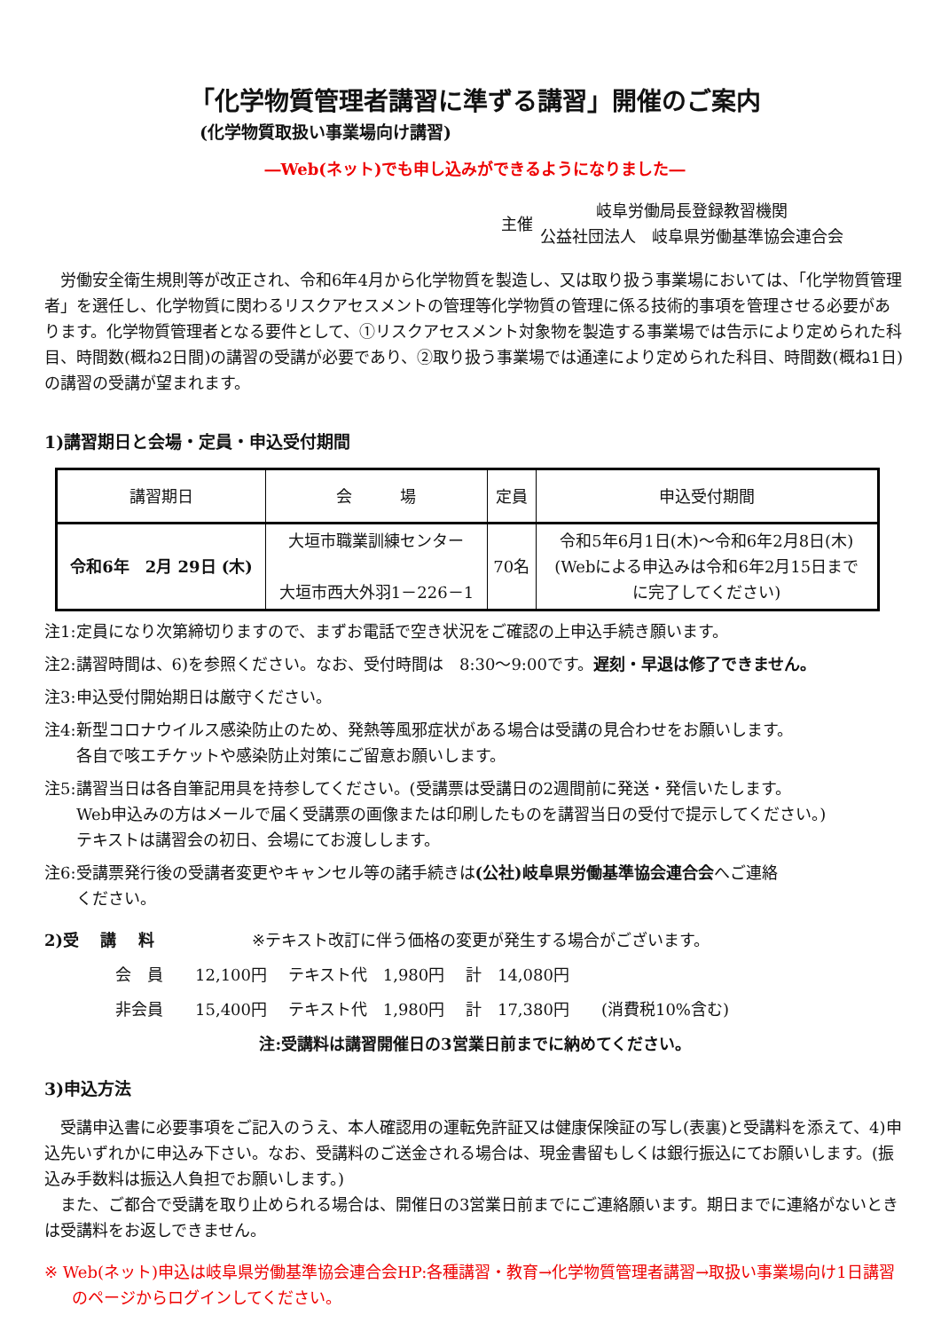「化学物質管理者講習に準ずる講習」開催のご案内
(化学物質取扱い事業場向け講習)
―Web(ネット)でも申し込みができるようになりました―
主催
岐阜労働局長登録教習機関
公益社団法人　岐阜県労働基準協会連合会
労働安全衛生規則等が改正され、令和6年4月から化学物質を製造し、又は取り扱う事業場においては、「化学物質管理者」を選任し、化学物質に関わるリスクアセスメントの管理等化学物質の管理に係る技術的事項を管理させる必要があります。化学物質管理者となる要件として、①リスクアセスメント対象物を製造する事業場では告示により定められた科目、時間数(概ね2日間)の講習の受講が必要であり、②取り扱う事業場では通達により定められた科目、時間数(概ね1日)の講習の受講が望まれます。
1)講習期日と会場・定員・申込受付期間
| 講習期日 | 会 場 | 定員 | 申込受付期間 |
| --- | --- | --- | --- |
| 令和6年 2月 29日 (木) | 大垣市職業訓練センター 大垣市西大外羽1－226－1 | 70名 | 令和5年6月1日(木)～令和6年2月8日(木) (Webによる申込みは令和6年2月15日まで に完了してください) |
注1:定員になり次第締切りますので、まずお電話で空き状況をご確認の上申込手続き願います。
注2:講習時間は、6)を参照ください。なお、受付時間は　8:30～9:00です。遅刻・早退は修了できません。
注3:申込受付開始期日は厳守ください。
注4:新型コロナウイルス感染防止のため、発熱等風邪症状がある場合は受講の見合わせをお願いします。
各自で咳エチケットや感染防止対策にご留意お願いします。
注5:講習当日は各自筆記用具を持参してください。(受講票は受講日の2週間前に発送・発信いたします。
Web申込みの方はメールで届く受講票の画像または印刷したものを講習当日の受付で提示してください。)
テキストは講習会の初日、会場にてお渡しします。
注6:受講票発行後の受講者変更やキャンセル等の諸手続きは(公社)岐阜県労働基準協会連合会へご連絡
ください。
2)受　 講　 料 ※テキスト改訂に伴う価格の変更が発生する場合がございます。
会　員　　12,100円　 テキスト代　1,980円　 計　14,080円
非会員　　15,400円　 テキスト代　1,980円　 計　17,380円　　(消費税10%含む)
注:受講料は講習開催日の3営業日前までに納めてください。
3)申込方法
受講申込書に必要事項をご記入のうえ、本人確認用の運転免許証又は健康保険証の写し(表裏)と受講料を添えて、4)申込先いずれかに申込み下さい。なお、受講料のご送金される場合は、現金書留もしくは銀行振込にてお願いします。(振込み手数料は振込人負担でお願いします。)
また、ご都合で受講を取り止められる場合は、開催日の3営業日前までにご連絡願います。期日までに連絡がないときは受講料をお返しできません。
※ Web(ネット)申込は岐阜県労働基準協会連合会HP:各種講習・教育→化学物質管理者講習→取扱い事業場向け1日講習のページからログインしてください。